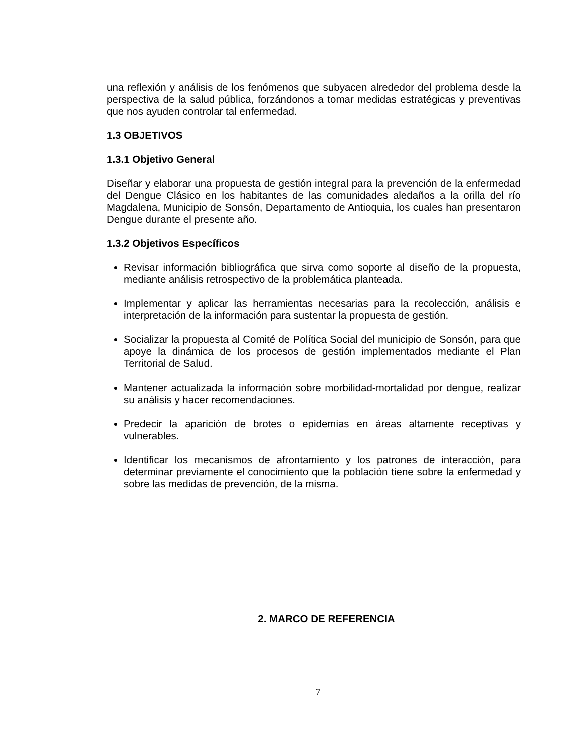una reflexión y análisis de los fenómenos que subyacen alrededor del problema desde la perspectiva de la salud pública, forzándonos a tomar medidas estratégicas y preventivas que nos ayuden controlar tal enfermedad.
1.3 OBJETIVOS
1.3.1 Objetivo General
Diseñar y elaborar una propuesta de gestión integral para la prevención de la enfermedad del Dengue Clásico en los habitantes de las comunidades aledaños a la orilla del río Magdalena, Municipio de Sonsón, Departamento de Antioquia, los cuales han presentaron Dengue durante el presente año.
1.3.2 Objetivos Específicos
Revisar información bibliográfica que sirva como soporte al diseño de la propuesta, mediante análisis retrospectivo de la problemática planteada.
Implementar y aplicar las herramientas necesarias para la recolección, análisis e interpretación de la información para sustentar la propuesta de gestión.
Socializar la propuesta al Comité de Política Social del municipio de Sonsón, para que apoye la dinámica de los procesos de gestión implementados mediante el Plan Territorial de Salud.
Mantener actualizada la información sobre morbilidad-mortalidad por dengue, realizar su análisis y hacer recomendaciones.
Predecir la aparición de brotes o epidemias en áreas altamente receptivas y vulnerables.
Identificar los mecanismos de afrontamiento y los patrones de interacción, para determinar previamente el conocimiento que la población tiene sobre la enfermedad y sobre las medidas de prevención, de la misma.
2. MARCO DE REFERENCIA
7